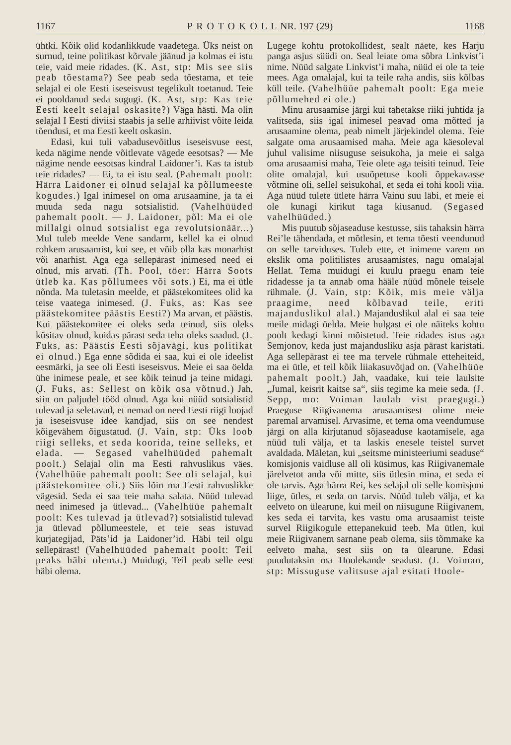1167 P R O T O K O L L NR. 197 (29) 1168
ühtki. Kõik olid kodanlikkude vaadetega. Üks neist on surnud, teine politikast kõrvale jäänud ja kolmas ei istu teie, vaid meie ridades. (K. Ast, stp: Mis see siis peab tõestama?) See peab seda tõestama, et teie selajal ei ole Eesti iseseisvust tegelikult toetanud. Teie ei pooldanud seda sugugi. (K. Ast, stp: Kas teie Eesti keelt selajal oskasite?) Väga hästi. Ma olin selajal I Eesti diviisi staabis ja selle arhiivist võite leida tõendusi, et ma Eesti keelt oskasin.
Edasi, kui tuli vabadusevõitlus iseseisvuse eest, keda nägime nende võitlevate vägede eesotsas? — Me nägime nende eesotsas kindral Laidoner’i. Kas ta istub teie ridades? — Ei, ta ei istu seal. (Pahemalt poolt: Härra Laidoner ei olnud selajal ka põllumeeste kogudes.) Igal inimesel on oma arusaamine, ja ta ei muuda seda nagu sotsialistid. (Vahelhüüded pahemalt poolt. — J. Laidoner, põl: Ma ei ole millalgi olnud sotsialist ega revolutsionäär...) Mul tuleb meelde Vene sandarm, kellel ka ei olnud rohkem arusaamist, kui see, et võib olla kas monarhist või anarhist. Aga ega sellepärast inimesed need ei olnud, mis arvati. (Th. Pool, töer: Härra Soots ütleb ka. Kas põllumees või sots.) Ei, ma ei ütle nõnda. Ma tuletasin meelde, et päästekomitees olid ka teise vaatega inimesed. (J. Fuks, as: Kas see päästekomitee päästis Eesti?) Ma arvan, et päästis. Kui päästekomitee ei oleks seda teinud, siis oleks küsitav olnud, kuidas pärast seda teha oleks saadud. (J. Fuks, as: Päästis Eesti sõjavägi, kus politikat ei olnud.) Ega enne sõdida ei saa, kui ei ole ideelist eesmärki, ja see oli Eesti iseseisvus. Meie ei saa öelda ühe inimese peale, et see kõik teinud ja teine midagi. (J. Fuks, as: Sellest on kõik osa võtnud.) Jah, siin on paljudel tööd olnud. Aga kui nüüd sotsialistid tulevad ja seletavad, et nemad on need Eesti riigi loojad ja iseseisvuse idee kandjad, siis on see nendest kõigevähem õigustatud. (J. Vain, stp: Üks loob riigi selleks, et seda koorida, teine selleks, et elada. — Segased vahelhüüded pahemalt poolt.) Selajal olin ma Eesti rahvuslikus väes. (Vahelhüüe pahemalt poolt: See oli selajal, kui päästekomitee oli.) Siis lõin ma Eesti rahvuslikke vägesid. Seda ei saa teie maha salata. Nüüd tulevad need inimesed ja ütlevad... (Vahelhüüe pahemalt poolt: Kes tulevad ja ütlevad?) sotsialistid tulevad ja ütlevad põllumeestele, et teie seas istuvad kurjategijad, Päts’id ja Laidoner’id. Häbi teil olgu sellepärast! (Vahelhüüded pahemalt poolt: Teil peaks häbi olema.) Muidugi, Teil peab selle eest häbi olema.
Lugege kohtu protokollidest, sealt näete, kes Harju panga asjus süüdi on. Seal leiate oma sõbra Linkvist’i nime. Nüüd salgate Linkvist’i maha, nüüd ei ole ta teie mees. Aga omalajal, kui ta teile raha andis, siis kõlbas küll teile. (Vahelhüüe pahemalt poolt: Ega meie põllumehed ei ole.)
Minu arusaamise järgi kui tahetakse riiki juhtida ja valitseda, siis igal inimesel peavad oma mõtted ja arusaamine olema, peab nimelt järjekindel olema. Teie salgate oma arusaamised maha. Meie aga käesoleval juhul valisime niisuguse seisukoha, ja meie ei salga oma arusaamisi maha, Teie olete aga teisiti teinud. Teie olite omalajal, kui usuõpetuse kooli õppekavasse võtmine oli, sellel seisukohal, et seda ei tohi kooli viia. Aga nüüd tulete ütlete härra Vainu suu läbi, et meie ei ole kunagi kirikut taga kiusanud. (Segased vahelhüüded.)
Mis puutub sõjaseaduse kestusse, siis tahaksin härra Rei’le tähendada, et mõtlesin, et tema tõesti veendunud on selle tarviduses. Tuleb ette, et inimene varem on ekslik oma politilistes arusaamistes, nagu omalajal Hellat. Tema muidugi ei kuulu praegu enam teie ridadesse ja ta annab oma hääle nüüd mõnele teisele rühmale. (J. Vain, stp: Kõik, mis meie välja praagime, need kõlbavad teile, eriti majanduslikul alal.) Majanduslikul alal ei saa teie meile midagi öelda. Meie hulgast ei ole näiteks kohtu poolt kedagi kinni mõistetud. Teie ridades istus aga Semjonov, keda just majandusliku asja pärast karistati. Aga sellepärast ei tee ma tervele rühmale etteheiteid, ma ei ütle, et teil kõik liiakasuvõtjad on. (Vahelhüüe pahemalt poolt.) Jah, vaadake, kui teie laulsite „Jumal, keisrit kaitse sa“, siis tegime ka meie seda. (J. Sepp, mo: Voiman laulab vist praegugi.) Praeguse Riigivanema arusaamisest olime meie paremal arvamisel. Arvasime, et tema oma veendumuse järgi on alla kirjutanud sõjaseaduse kaotamisele, aga nüüd tuli välja, et ta laskis enesele teistel survet avaldada. Mäletan, kui „seitsme ministeeriumi seaduse“ komisjonis vaidluse all oli küsimus, kas Riigivanemale järelvetot anda või mitte, siis ütlesin mina, et seda ei ole tarvis. Aga härra Rei, kes selajal oli selle komisjoni liige, ütles, et seda on tarvis. Nüüd tuleb välja, et ka eelveto on ülearune, kui meil on niisugune Riigivanem, kes seda ei tarvita, kes vastu oma arusaamist teiste survel Riigikogule ettepanekuid teeb. Ma ütlen, kui meie Riigivanem sarnane peab olema, siis tõmmake ka eelveto maha, sest siis on ta ülearune. Edasi puudutaksin ma Hoolekande seadust. (J. Voiman, stp: Missuguse valitsuse ajal esitati Hoole-